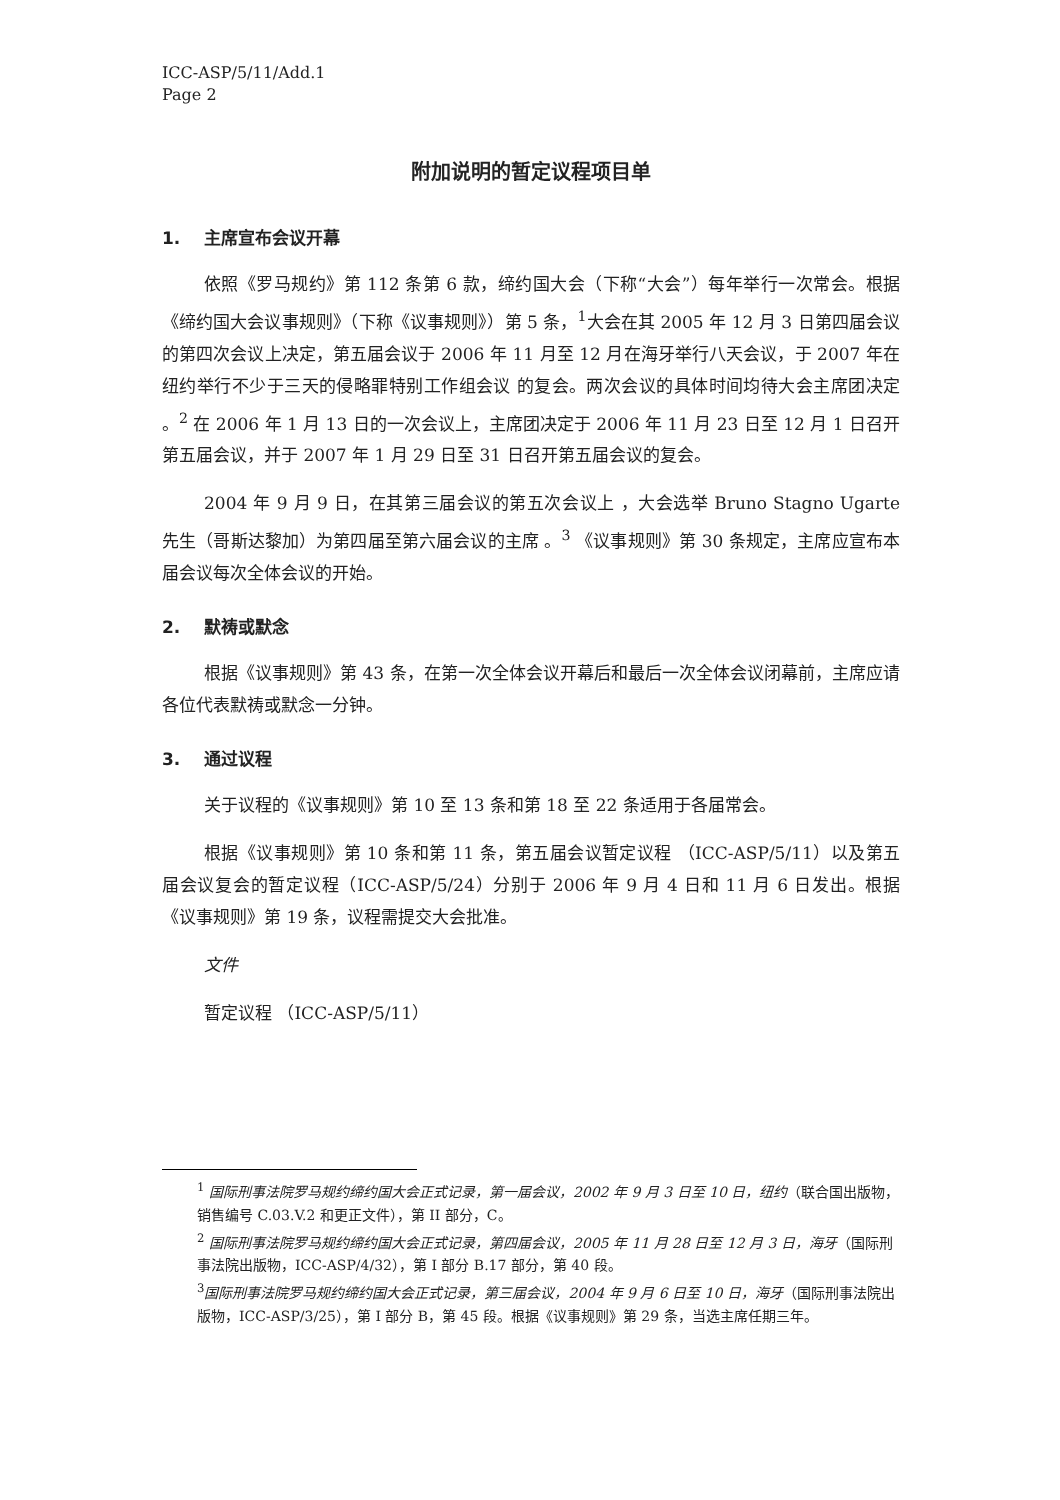ICC-ASP/5/11/Add.1
Page 2
附加说明的暂定议程项目单
1. 主席宣布会议开幕
依照《罗马规约》第 112 条第 6 款，缔约国大会（下称“大会”）每年举行一次常会。根据《缔约国大会议事规则》（下称《议事规则》）第 5 条，<sup>1</sup>大会在其 2005 年 12 月 3 日第四届会议的第四次会议上决定，第五届会议于 2006 年 11 月至 12 月在海牙举行八天会议，于 2007 年在纽约举行不少于三天的侵略罪特别工作组会议 的复会。两次会议的具体时间均待大会主席团决定 。<sup>2</sup> 在 2006 年 1 月 13 日的一次会议上，主席团决定于 2006 年 11 月 23 日至 12 月 1 日召开第五届会议，并于 2007 年 1 月 29 日至 31 日召开第五届会议的复会。
2004 年 9 月 9 日，在其第三届会议的第五次会议上 ，大会选举 Bruno Stagno Ugarte 先生（哥斯达黎加）为第四届至第六届会议的主席 。<sup>3</sup> 《议事规则》第 30 条规定，主席应宣布本届会议每次全体会议的开始。
2. 默祷或默念
根据《议事规则》第 43 条，在第一次全体会议开幕后和最后一次全体会议闭幕前，主席应请各位代表默祷或默念一分钟。
3. 通过议程
关于议程的《议事规则》第 10 至 13 条和第 18 至 22 条适用于各届常会。
根据《议事规则》第 10 条和第 11 条，第五届会议暂定议程 （ICC-ASP/5/11）以及第五届会议复会的暂定议程（ICC-ASP/5/24）分别于 2006 年 9 月 4 日和 11 月 6 日发出。根据《议事规则》第 19 条，议程需提交大会批准。
文件
暂定议程 （ICC-ASP/5/11）
<sup>1</sup> 国际刑事法院罗马规约缔约国大会正式记录，第一届会议，2002 年 9 月 3 日至 10 日，纽约（联合国出版物，销售编号 C.03.V.2 和更正文件），第 II 部分，C。
<sup>2</sup> 国际刑事法院罗马规约缔约国大会正式记录，第四届会议，2005 年 11 月 28 日至 12 月 3 日，海牙（国际刑事法院出版物，ICC-ASP/4/32），第 I 部分 B.17 部分，第 40 段。
<sup>3</sup> 国际刑事法院罗马规约缔约国大会正式记录，第三届会议，2004 年 9 月 6 日至 10 日，海牙（国际刑事法院出版物，ICC-ASP/3/25），第 I 部分 B，第 45 段。根据《议事规则》第 29 条，当选主席任期三年。